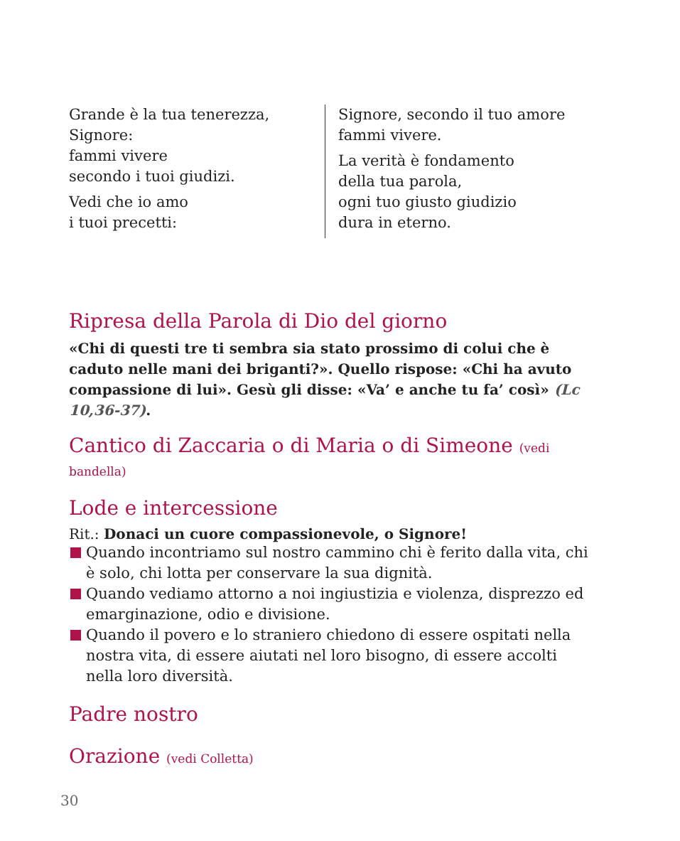Grande è la tua tenerezza,
Signore:
fammi vivere
secondo i tuoi giudizi.
Vedi che io amo
i tuoi precetti:
Signore, secondo il tuo amore
fammi vivere.
La verità è fondamento
della tua parola,
ogni tuo giusto giudizio
dura in eterno.
Ripresa della Parola di Dio del giorno
«Chi di questi tre ti sembra sia stato prossimo di colui che è caduto nelle mani dei briganti?». Quello rispose: «Chi ha avuto compassione di lui». Gesù gli disse: «Va’ e anche tu fa’ così» (Lc 10,36-37).
Cantico di Zaccaria o di Maria o di Simeone (vedi bandella)
Lode e intercessione
Rit.: Donaci un cuore compassionevole, o Signore!
Quando incontriamo sul nostro cammino chi è ferito dalla vita, chi è solo, chi lotta per conservare la sua dignità.
Quando vediamo attorno a noi ingiustizia e violenza, disprezzo ed emarginazione, odio e divisione.
Quando il povero e lo straniero chiedono di essere ospitati nella nostra vita, di essere aiutati nel loro bisogno, di essere accolti nella loro diversità.
Padre nostro
Orazione (vedi Colletta)
30